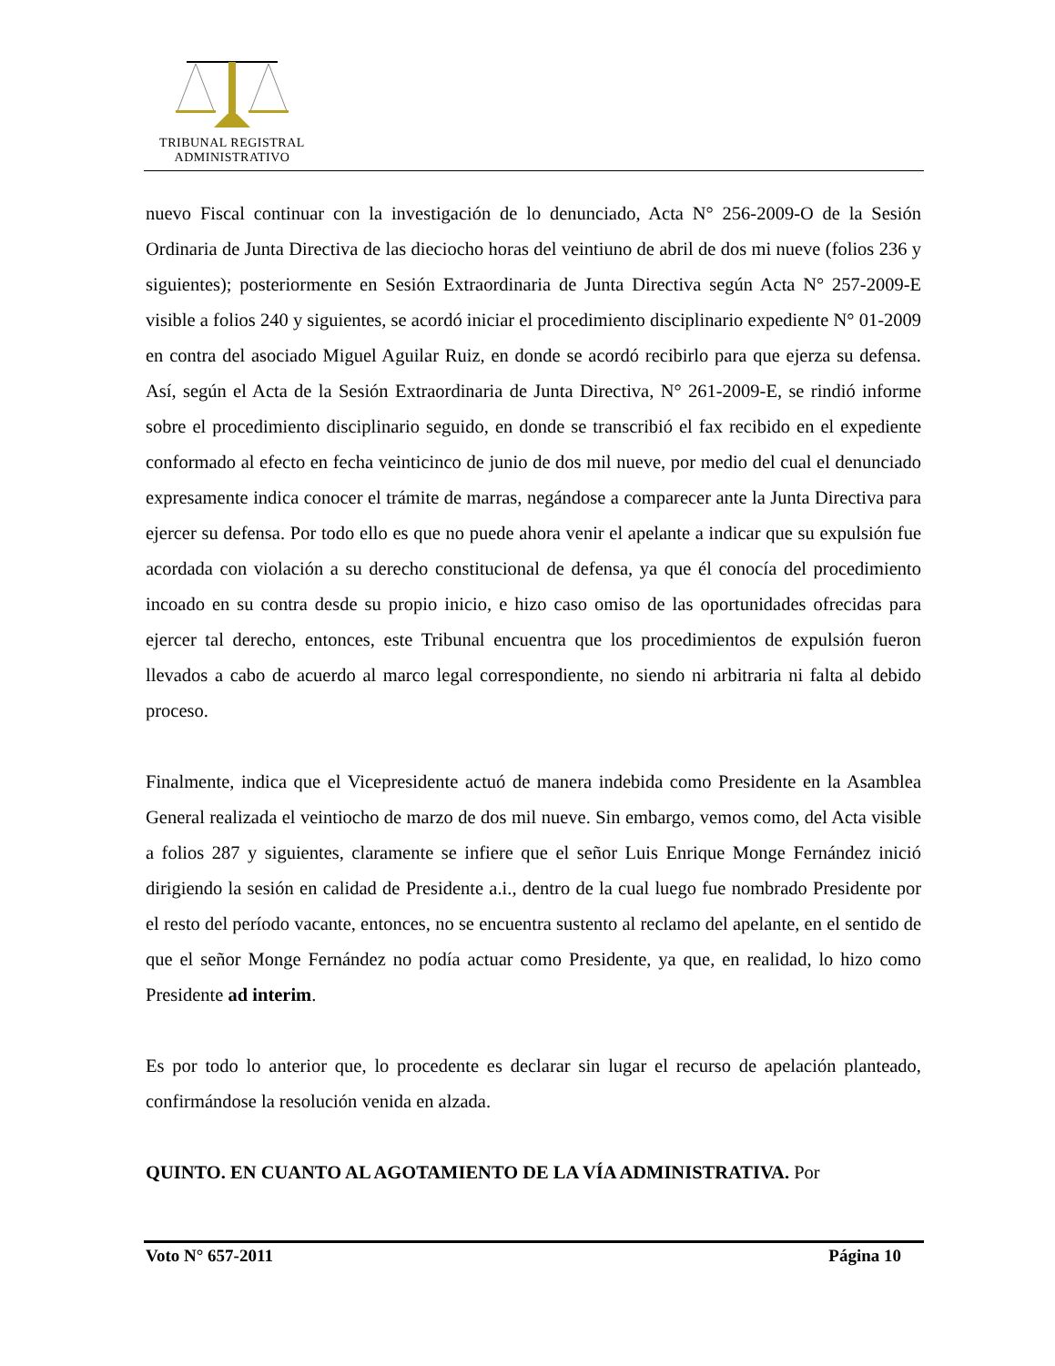TRIBUNAL REGISTRAL
ADMINISTRATIVO
nuevo Fiscal continuar con la investigación de lo denunciado, Acta N° 256-2009-O de la Sesión Ordinaria de Junta Directiva de las dieciocho horas del veintiuno de abril de dos mi nueve (folios 236 y siguientes); posteriormente en Sesión Extraordinaria de Junta Directiva según Acta N° 257-2009-E visible a folios 240 y siguientes, se acordó iniciar el procedimiento disciplinario expediente N° 01-2009 en contra del asociado Miguel Aguilar Ruiz, en donde se acordó recibirlo para que ejerza su defensa. Así, según el Acta de la Sesión Extraordinaria de Junta Directiva, N° 261-2009-E, se rindió informe sobre el procedimiento disciplinario seguido, en donde se transcribió el fax recibido en el expediente conformado al efecto en fecha veinticinco de junio de dos mil nueve, por medio del cual el denunciado expresamente indica conocer el trámite de marras, negándose a comparecer ante la Junta Directiva para ejercer su defensa. Por todo ello es que no puede ahora venir el apelante a indicar que su expulsión fue acordada con violación a su derecho constitucional de defensa, ya que él conocía del procedimiento incoado en su contra desde su propio inicio, e hizo caso omiso de las oportunidades ofrecidas para ejercer tal derecho, entonces, este Tribunal encuentra que los procedimientos de expulsión fueron llevados a cabo de acuerdo al marco legal correspondiente, no siendo ni arbitraria ni falta al debido proceso.
Finalmente, indica que el Vicepresidente actuó de manera indebida como Presidente en la Asamblea General realizada el veintiocho de marzo de dos mil nueve. Sin embargo, vemos como, del Acta visible a folios 287 y siguientes, claramente se infiere que el señor Luis Enrique Monge Fernández inició dirigiendo la sesión en calidad de Presidente a.i., dentro de la cual luego fue nombrado Presidente por el resto del período vacante, entonces, no se encuentra sustento al reclamo del apelante, en el sentido de que el señor Monge Fernández no podía actuar como Presidente, ya que, en realidad, lo hizo como Presidente ad interim.
Es por todo lo anterior que, lo procedente es declarar sin lugar el recurso de apelación planteado, confirmándose la resolución venida en alzada.
QUINTO. EN CUANTO AL AGOTAMIENTO DE LA VÍA ADMINISTRATIVA. Por
Voto N° 657-2011 Página 10